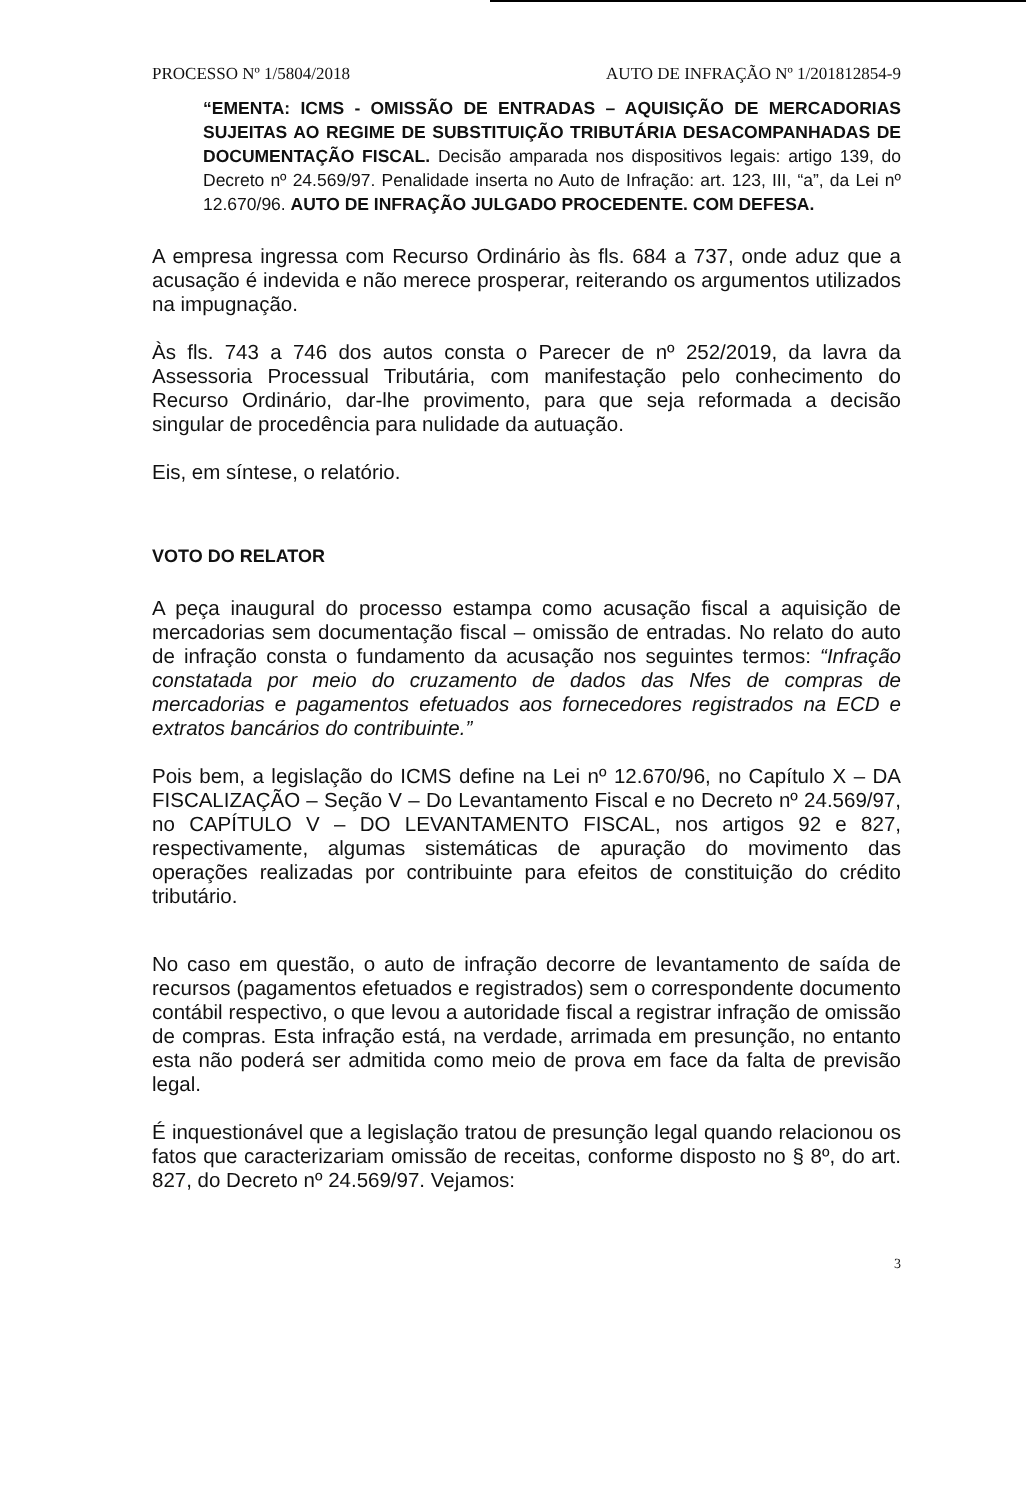PROCESSO Nº 1/5804/2018 AUTO DE INFRAÇÃO Nº 1/201812854-9
“EMENTA: ICMS - OMISSÃO DE ENTRADAS – AQUISIÇÃO DE MERCADORIAS SUJEITAS AO REGIME DE SUBSTITUIÇÃO TRIBUTÁRIA DESACOMPANHADAS DE DOCUMENTAÇÃO FISCAL. Decisão amparada nos dispositivos legais: artigo 139, do Decreto nº 24.569/97. Penalidade inserta no Auto de Infração: art. 123, III, “a”, da Lei nº 12.670/96. AUTO DE INFRAÇÃO JULGADO PROCEDENTE. COM DEFESA.
A empresa ingressa com Recurso Ordinário às fls. 684 a 737, onde aduz que a acusação é indevida e não merece prosperar, reiterando os argumentos utilizados na impugnação.
Às fls. 743 a 746 dos autos consta o Parecer de nº 252/2019, da lavra da Assessoria Processual Tributária, com manifestação pelo conhecimento do Recurso Ordinário, dar-lhe provimento, para que seja reformada a decisão singular de procedência para nulidade da autuação.
Eis, em síntese, o relatório.
VOTO DO RELATOR
A peça inaugural do processo estampa como acusação fiscal a aquisição de mercadorias sem documentação fiscal – omissão de entradas. No relato do auto de infração consta o fundamento da acusação nos seguintes termos: “Infração constatada por meio do cruzamento de dados das Nfes de compras de mercadorias e pagamentos efetuados aos fornecedores registrados na ECD e extratos bancários do contribuinte.”
Pois bem, a legislação do ICMS define na Lei nº 12.670/96, no Capítulo X – DA FISCALIZAÇÃO – Seção V – Do Levantamento Fiscal e no Decreto nº 24.569/97, no CAPÍTULO V – DO LEVANTAMENTO FISCAL, nos artigos 92 e 827, respectivamente, algumas sistemáticas de apuração do movimento das operações realizadas por contribuinte para efeitos de constituição do crédito tributário.
No caso em questão, o auto de infração decorre de levantamento de saída de recursos (pagamentos efetuados e registrados) sem o correspondente documento contábil respectivo, o que levou a autoridade fiscal a registrar infração de omissão de compras. Esta infração está, na verdade, arrimada em presunção, no entanto esta não poderá ser admitida como meio de prova em face da falta de previsão legal.
É inquestionável que a legislação tratou de presunção legal quando relacionou os fatos que caracterizariam omissão de receitas, conforme disposto no § 8º, do art. 827, do Decreto nº 24.569/97. Vejamos:
3